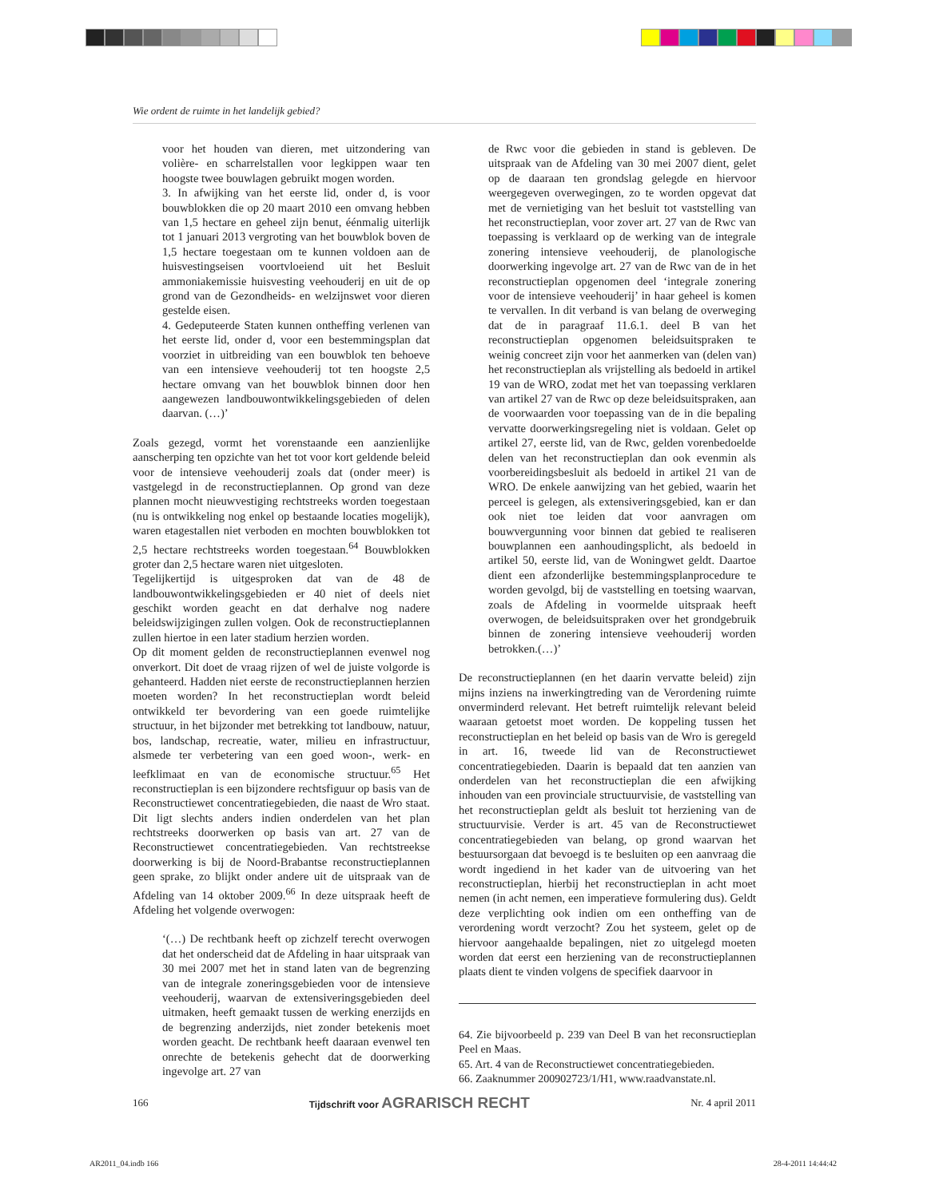Wie ordent de ruimte in het landelijk gebied?
voor het houden van dieren, met uitzondering van volière- en scharrelstallen voor legkippen waar ten hoogste twee bouwlagen gebruikt mogen worden.
3. In afwijking van het eerste lid, onder d, is voor bouwblokken die op 20 maart 2010 een omvang hebben van 1,5 hectare en geheel zijn benut, éénmalig uiterlijk tot 1 januari 2013 vergroting van het bouwblok boven de 1,5 hectare toegestaan om te kunnen voldoen aan de huisvestingseisen voortvloeiend uit het Besluit ammoniakemissie huisvesting veehouderij en uit de op grond van de Gezondheids- en welzijnswet voor dieren gestelde eisen.
4. Gedeputeerde Staten kunnen ontheffing verlenen van het eerste lid, onder d, voor een bestemmingsplan dat voorziet in uitbreiding van een bouwblok ten behoeve van een intensieve veehouderij tot ten hoogste 2,5 hectare omvang van het bouwblok binnen door hen aangewezen landbouwontwikkelingsgebieden of delen daarvan. (…)’
Zoals gezegd, vormt het vorenstaande een aanzienlijke aanscherping ten opzichte van het tot voor kort geldende beleid voor de intensieve veehouderij zoals dat (onder meer) is vastgelegd in de reconstructieplannen. Op grond van deze plannen mocht nieuwvestiging rechtstreeks worden toegestaan (nu is ontwikkeling nog enkel op bestaande locaties mogelijk), waren etagestallen niet verboden en mochten bouwblokken tot 2,5 hectare rechtstreeks worden toegestaan.<sup>64</sup> Bouwblokken groter dan 2,5 hectare waren niet uitgesloten.
Tegelijkertijd is uitgesproken dat van de 48 de landbouwontwikkelingsgebieden er 40 niet of deels niet geschikt worden geacht en dat derhalve nog nadere beleidswijzigingen zullen volgen. Ook de reconstructieplannen zullen hiertoe in een later stadium herzien worden.
Op dit moment gelden de reconstructieplannen evenwel nog onverkort. Dit doet de vraag rijzen of wel de juiste volgorde is gehanteerd. Hadden niet eerste de reconstructieplannen herzien moeten worden? In het reconstructieplan wordt beleid ontwikkeld ter bevordering van een goede ruimtelijke structuur, in het bijzonder met betrekking tot landbouw, natuur, bos, landschap, recreatie, water, milieu en infrastructuur, alsmede ter verbetering van een goed woon-, werk- en leefklimaat en van de economische structuur.<sup>65</sup> Het reconstructieplan is een bijzondere rechtsfiguur op basis van de Reconstructiewet concentratiegebieden, die naast de Wro staat. Dit ligt slechts anders indien onderdelen van het plan rechtstreeks doorwerken op basis van art. 27 van de Reconstructiewet concentratiegebieden. Van rechtstreekse doorwerking is bij de Noord-Brabantse reconstructieplannen geen sprake, zo blijkt onder andere uit de uitspraak van de Afdeling van 14 oktober 2009.<sup>66</sup> In deze uitspraak heeft de Afdeling het volgende overwogen:
‘(…) De rechtbank heeft op zichzelf terecht overwogen dat het onderscheid dat de Afdeling in haar uitspraak van 30 mei 2007 met het in stand laten van de begrenzing van de integrale zoneringsgebieden voor de intensieve veehouderij, waarvan de extensiveringsgebieden deel uitmaken, heeft gemaakt tussen de werking enerzijds en de begrenzing anderzijds, niet zonder betekenis moet worden geacht. De rechtbank heeft daaraan evenwel ten onrechte de betekenis gehecht dat de doorwerking ingevolge art. 27 van
de Rwc voor die gebieden in stand is gebleven. De uitspraak van de Afdeling van 30 mei 2007 dient, gelet op de daaraan ten grondslag gelegde en hiervoor weergegeven overwegingen, zo te worden opgevat dat met de vernietiging van het besluit tot vaststelling van het reconstructieplan, voor zover art. 27 van de Rwc van toepassing is verklaard op de werking van de integrale zonering intensieve veehouderij, de planologische doorwerking ingevolge art. 27 van de Rwc van de in het reconstructieplan opgenomen deel ‘integrale zonering voor de intensieve veehouderij’ in haar geheel is komen te vervallen. In dit verband is van belang de overweging dat de in paragraaf 11.6.1. deel B van het reconstructieplan opgenomen beleidsuitspraken te weinig concreet zijn voor het aanmerken van (delen van) het reconstructieplan als vrijstelling als bedoeld in artikel 19 van de WRO, zodat met het van toepassing verklaren van artikel 27 van de Rwc op deze beleidsuitspraken, aan de voorwaarden voor toepassing van de in die bepaling vervatte doorwerkingsregeling niet is voldaan. Gelet op artikel 27, eerste lid, van de Rwc, gelden vorenbedoelde delen van het reconstructieplan dan ook evenmin als voorbereidingsbesluit als bedoeld in artikel 21 van de WRO. De enkele aanwijzing van het gebied, waarin het perceel is gelegen, als extensiveringsgebied, kan er dan ook niet toe leiden dat voor aanvragen om bouwvergunning voor binnen dat gebied te realiseren bouwplannen een aanhoudingsplicht, als bedoeld in artikel 50, eerste lid, van de Woningwet geldt. Daartoe dient een afzonderlijke bestemmingsplanprocedure te worden gevolgd, bij de vaststelling en toetsing waarvan, zoals de Afdeling in voormelde uitspraak heeft overwogen, de beleidsuitspraken over het grondgebruik binnen de zonering intensieve veehouderij worden betrokken.(…)’
De reconstructieplannen (en het daarin vervatte beleid) zijn mijns inziens na inwerkingtreding van de Verordening ruimte onverminderd relevant. Het betreft ruimtelijk relevant beleid waaraan getoetst moet worden. De koppeling tussen het reconstructieplan en het beleid op basis van de Wro is geregeld in art. 16, tweede lid van de Reconstructiewet concentratiegebieden. Daarin is bepaald dat ten aanzien van onderdelen van het reconstructieplan die een afwijking inhouden van een provinciale structuurvisie, de vaststelling van het reconstructieplan geldt als besluit tot herziening van de structuurvisie. Verder is art. 45 van de Reconstructiewet concentratiegebieden van belang, op grond waarvan het bestuursorgaan dat bevoegd is te besluiten op een aanvraag die wordt ingediend in het kader van de uitvoering van het reconstructieplan, hierbij het reconstructieplan in acht moet nemen (in acht nemen, een imperatieve formulering dus). Geldt deze verplichting ook indien om een ontheffing van de verordening wordt verzocht? Zou het systeem, gelet op de hiervoor aangehaalde bepalingen, niet zo uitgelegd moeten worden dat eerst een herziening van de reconstructieplannen plaats dient te vinden volgens de specifiek daarvoor in
64. Zie bijvoorbeeld p. 239 van Deel B van het reconsructieplan Peel en Maas.
65. Art. 4 van de Reconstructiewet concentratiegebieden.
66. Zaaknummer 200902723/1/H1, www.raadvanstate.nl.
166 Tijdschrift voor AGRARISCH RECHT Nr. 4 april 2011
AR2011_04.indb 166 28-4-2011 14:44:42